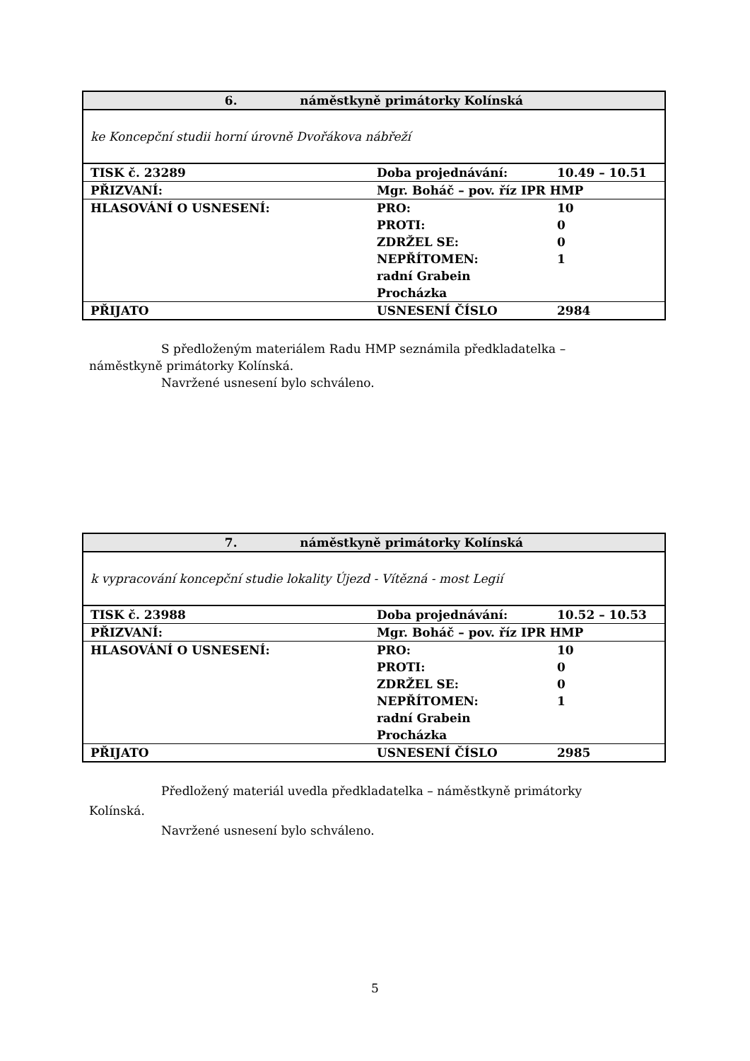| 6. náměstkyně primátorky Kolínská | | |
| ke Koncepční studii horní úrovně Dvořákova nábřeží | | |
| TISK č. 23289 | Doba projednávání: | 10.49 – 10.51 |
| PŘIZVANÍ: | Mgr. Boháč – pov. říz IPR HMP | |
| HLASOVÁNÍ O USNESENÍ: | PRO: PROTI: ZDRŽEL SE: NEPŘÍTOMEN: radní Grabein Procházka | 10 0 0 1 |
| PŘIJATO | USNESENÍ ČÍSLO | 2984 |
S předloženým materiálem Radu HMP seznámila předkladatelka –
náměstkyně primátorky Kolínská.
Navržené usnesení bylo schváleno.
| 7. náměstkyně primátorky Kolínská | | |
| k vypracování koncepční studie lokality Újezd - Vítězná - most Legií | | |
| TISK č. 23988 | Doba projednávání: | 10.52 – 10.53 |
| PŘIZVANÍ: | Mgr. Boháč – pov. říz IPR HMP | |
| HLASOVÁNÍ O USNESENÍ: | PRO: PROTI: ZDRŽEL SE: NEPŘÍTOMEN: radní Grabein Procházka | 10 0 0 1 |
| PŘIJATO | USNESENÍ ČÍSLO | 2985 |
Předložený materiál uvedla předkladatelka – náměstkyně primátorky
Kolínská.
Navržené usnesení bylo schváleno.
5